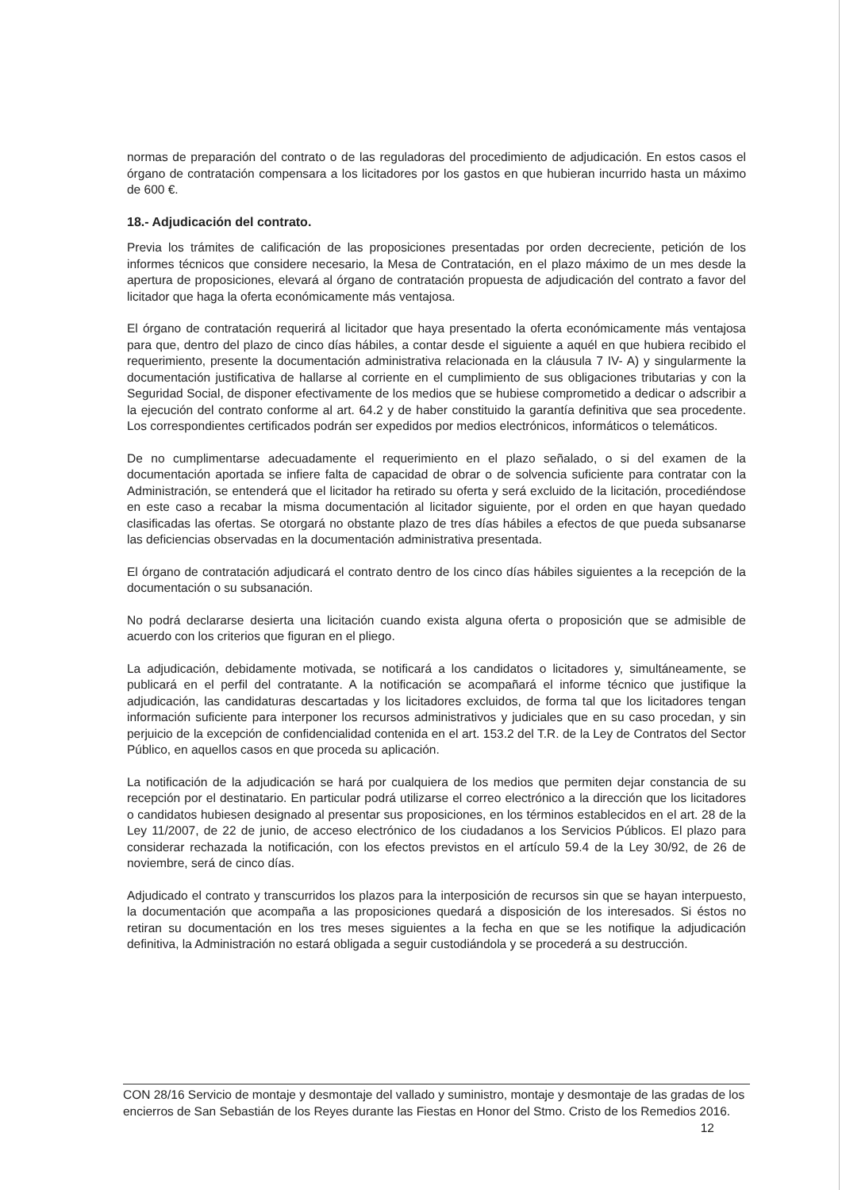normas de preparación del contrato o de las reguladoras del procedimiento de adjudicación. En estos casos el órgano de contratación compensara a los licitadores por los gastos en que hubieran incurrido hasta un máximo de 600 €.
18.- Adjudicación del contrato.
Previa los trámites de calificación de las proposiciones presentadas por orden decreciente, petición de los informes técnicos que considere necesario, la Mesa de Contratación, en el plazo máximo de un mes desde la apertura de proposiciones, elevará al órgano de contratación propuesta de adjudicación del contrato a favor del licitador que haga la oferta económicamente más ventajosa.
El órgano de contratación requerirá al licitador que haya presentado la oferta económicamente más ventajosa para que, dentro del plazo de cinco días hábiles, a contar desde el siguiente a aquél en que hubiera recibido el requerimiento, presente la documentación administrativa relacionada en la cláusula 7 IV- A) y singularmente la documentación justificativa de hallarse al corriente en el cumplimiento de sus obligaciones tributarias y con la Seguridad Social, de disponer efectivamente de los medios que se hubiese comprometido a dedicar o adscribir a la ejecución del contrato conforme al art. 64.2 y de haber constituido la garantía definitiva que sea procedente. Los correspondientes certificados podrán ser expedidos por medios electrónicos, informáticos o telemáticos.
De no cumplimentarse adecuadamente el requerimiento en el plazo señalado, o si del examen de la documentación aportada se infiere falta de capacidad de obrar o de solvencia suficiente para contratar con la Administración, se entenderá que el licitador ha retirado su oferta y será excluido de la licitación, procediéndose en este caso a recabar la misma documentación al licitador siguiente, por el orden en que hayan quedado clasificadas las ofertas. Se otorgará no obstante plazo de tres días hábiles a efectos de que pueda subsanarse las deficiencias observadas en la documentación administrativa presentada.
El órgano de contratación adjudicará el contrato dentro de los cinco días hábiles siguientes a la recepción de la documentación o su subsanación.
No podrá declararse desierta una licitación cuando exista alguna oferta o proposición que se admisible de acuerdo con los criterios que figuran en el pliego.
La adjudicación, debidamente motivada, se notificará a los candidatos o licitadores y, simultáneamente, se publicará en el perfil del contratante. A la notificación se acompañará el informe técnico que justifique la adjudicación, las candidaturas descartadas y los licitadores excluidos, de forma tal que los licitadores tengan información suficiente para interponer los recursos administrativos y judiciales que en su caso procedan, y sin perjuicio de la excepción de confidencialidad contenida en el art. 153.2 del T.R. de la Ley de Contratos del Sector Público, en aquellos casos en que proceda su aplicación.
La notificación de la adjudicación se hará por cualquiera de los medios que permiten dejar constancia de su recepción por el destinatario. En particular podrá utilizarse el correo electrónico a la dirección que los licitadores o candidatos hubiesen designado al presentar sus proposiciones, en los términos establecidos en el art. 28 de la Ley 11/2007, de 22 de junio, de acceso electrónico de los ciudadanos a los Servicios Públicos. El plazo para considerar rechazada la notificación, con los efectos previstos en el artículo 59.4 de la Ley 30/92, de 26 de noviembre, será de cinco días.
Adjudicado el contrato y transcurridos los plazos para la interposición de recursos sin que se hayan interpuesto, la documentación que acompaña a las proposiciones quedará a disposición de los interesados. Si éstos no retiran su documentación en los tres meses siguientes a la fecha en que se les notifique la adjudicación definitiva, la Administración no estará obligada a seguir custodiándola y se procederá a su destrucción.
CON 28/16 Servicio de montaje y desmontaje del vallado y suministro, montaje y desmontaje de las gradas de los encierros de San Sebastián de los Reyes durante las Fiestas en Honor del Stmo. Cristo de los Remedios 2016. 12